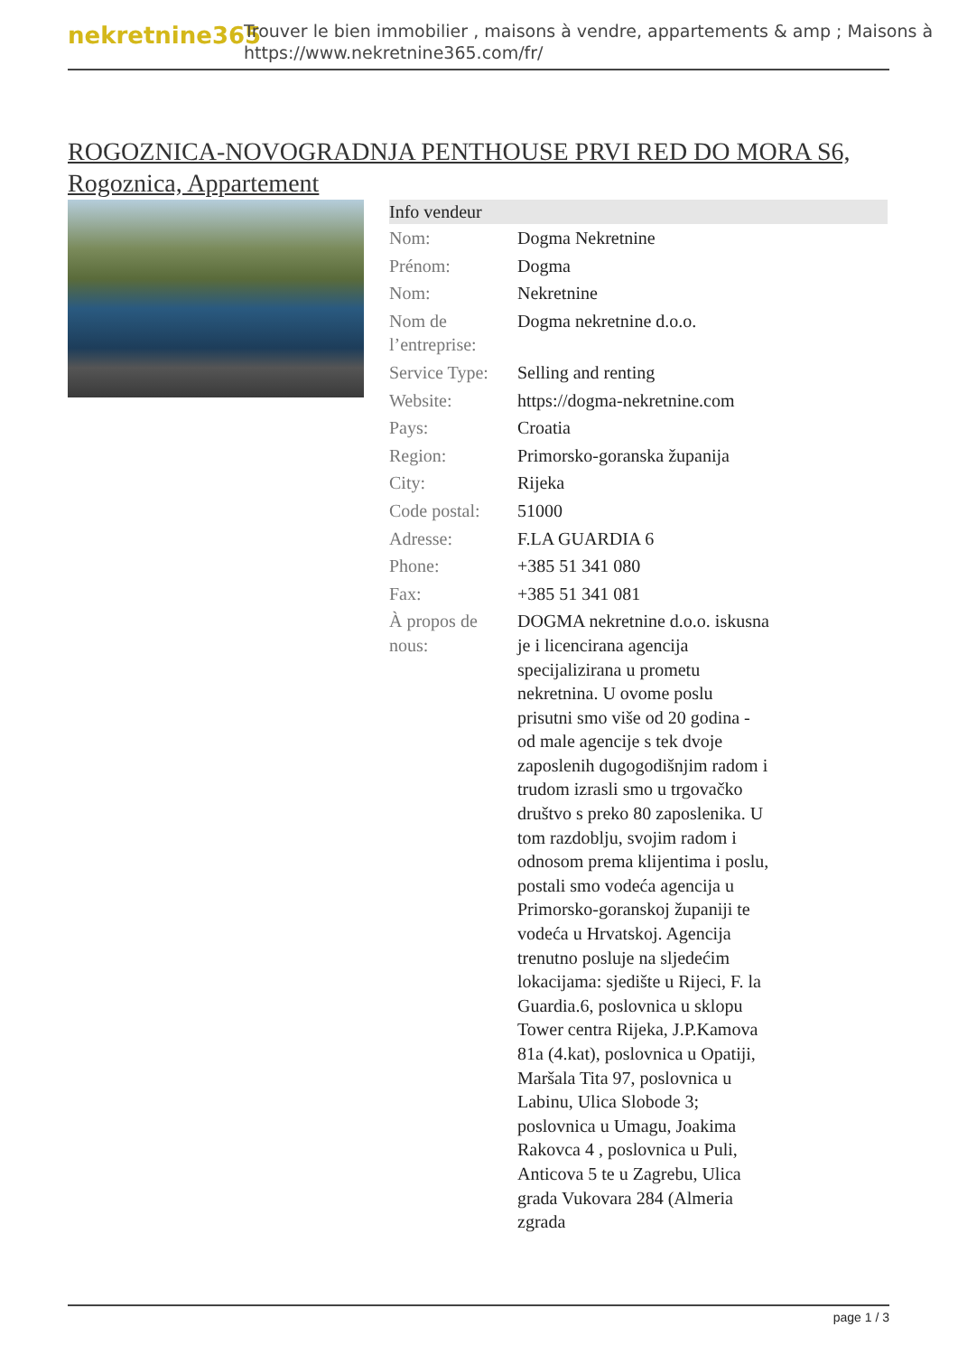nekretnine365
Trouver le bien immobilier , maisons à vendre, appartements & amp ; Maisons à
https://www.nekretnine365.com/fr/
ROGOZNICA-NOVOGRADNJA PENTHOUSE PRVI RED DO MORA S6, Rogoznica, Appartement
| Info vendeur | |
| --- | --- |
| Nom: | Dogma Nekretnine |
| Prénom: | Dogma |
| Nom: | Nekretnine |
| Nom de l’entreprise: | Dogma nekretnine d.o.o. |
| Service Type: | Selling and renting |
| Website: | https://dogma-nekretnine.com |
| Pays: | Croatia |
| Region: | Primorsko-goranska županija |
| City: | Rijeka |
| Code postal: | 51000 |
| Adresse: | F.LA GUARDIA 6 |
| Phone: | +385 51 341 080 |
| Fax: | +385 51 341 081 |
| À propos de nous: | DOGMA nekretnine d.o.o. iskusna je i licencirana agencija specijalizirana u prometu nekretnina. U ovome poslu prisutni smo više od 20 godina - od male agencije s tek dvoje zaposlenih dugogodišnjim radom i trudom izrasli smo u trgovačko društvo s preko 80 zaposlenika. U tom razdoblju, svojim radom i odnosom prema klijentima i poslu, postali smo vodeća agencija u Primorsko-goranskoj županiji te vodeća u Hrvatskoj. Agencija trenutno posluje na sljedećim lokacijama: sjedište u Rijeci, F. la Guardia.6, poslovnica u sklopu Tower centra Rijeka, J.P.Kamova 81a (4.kat), poslovnica u Opatiji, Maršala Tita 97, poslovnica u Labinu, Ulica Slobode 3; poslovnica u Umagu, Joakima Rakovca 4 , poslovnica u Puli, Anticova 5 te u Zagrebu, Ulica grada Vukovara 284 (Almeria zgrada |
page 1 / 3